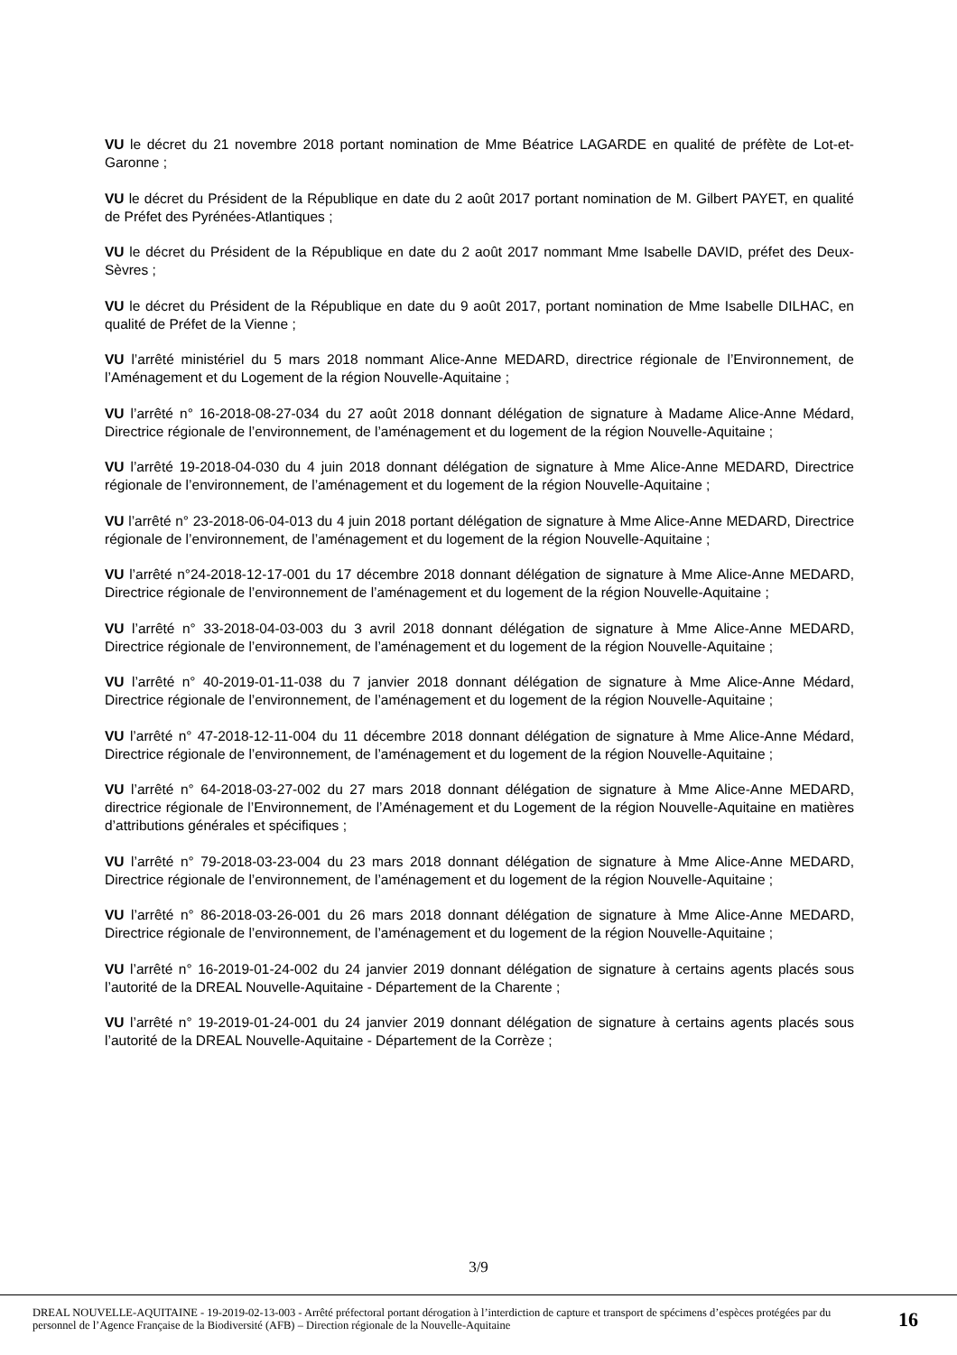VU le décret du 21 novembre 2018 portant nomination de Mme Béatrice LAGARDE en qualité de préfète de Lot-et-Garonne ;
VU le décret du Président de la République en date du 2 août 2017 portant nomination de M. Gilbert PAYET, en qualité de Préfet des Pyrénées-Atlantiques ;
VU le décret du Président de la République en date du 2 août 2017 nommant Mme Isabelle DAVID, préfet des Deux-Sèvres ;
VU le décret du Président de la République en date du 9 août 2017, portant nomination de Mme Isabelle DILHAC, en qualité de Préfet de la Vienne ;
VU l’arrêté ministériel du 5 mars 2018 nommant Alice-Anne MEDARD, directrice régionale de l’Environnement, de l’Aménagement et du Logement de la région Nouvelle-Aquitaine ;
VU l’arrêté n° 16-2018-08-27-034 du 27 août 2018 donnant délégation de signature à Madame Alice-Anne Médard, Directrice régionale de l’environnement, de l’aménagement et du logement de la région Nouvelle-Aquitaine ;
VU l’arrêté 19-2018-04-030 du 4 juin 2018 donnant délégation de signature à Mme Alice-Anne MEDARD, Directrice régionale de l’environnement, de l’aménagement et du logement de la région Nouvelle-Aquitaine ;
VU l’arrêté n° 23-2018-06-04-013 du 4 juin 2018 portant délégation de signature à Mme Alice-Anne MEDARD, Directrice régionale de l’environnement, de l’aménagement et du logement de la région Nouvelle-Aquitaine ;
VU l’arrêté n°24-2018-12-17-001 du 17 décembre 2018 donnant délégation de signature à Mme Alice-Anne MEDARD, Directrice régionale de l’environnement de l’aménagement et du logement de la région Nouvelle-Aquitaine ;
VU l’arrêté n° 33-2018-04-03-003 du 3 avril 2018 donnant délégation de signature à Mme Alice-Anne MEDARD, Directrice régionale de l’environnement, de l’aménagement et du logement de la région Nouvelle-Aquitaine ;
VU l’arrêté n° 40-2019-01-11-038 du 7 janvier 2018 donnant délégation de signature à Mme Alice-Anne Médard, Directrice régionale de l’environnement, de l’aménagement et du logement de la région Nouvelle-Aquitaine ;
VU l’arrêté n° 47-2018-12-11-004 du 11 décembre 2018 donnant délégation de signature à Mme Alice-Anne Médard, Directrice régionale de l’environnement, de l’aménagement et du logement de la région Nouvelle-Aquitaine ;
VU l’arrêté n° 64-2018-03-27-002 du 27 mars 2018 donnant délégation de signature à Mme Alice-Anne MEDARD, directrice régionale de l’Environnement, de l’Aménagement et du Logement de la région Nouvelle-Aquitaine en matières d’attributions générales et spécifiques ;
VU l’arrêté n° 79-2018-03-23-004 du 23 mars 2018 donnant délégation de signature à Mme Alice-Anne MEDARD, Directrice régionale de l’environnement, de l’aménagement et du logement de la région Nouvelle-Aquitaine ;
VU l’arrêté n° 86-2018-03-26-001 du 26 mars 2018 donnant délégation de signature à Mme Alice-Anne MEDARD, Directrice régionale de l’environnement, de l’aménagement et du logement de la région Nouvelle-Aquitaine ;
VU l’arrêté n° 16-2019-01-24-002 du 24 janvier 2019 donnant délégation de signature à certains agents placés sous l’autorité de la DREAL Nouvelle-Aquitaine - Département de la Charente ;
VU l’arrêté n° 19-2019-01-24-001 du 24 janvier 2019 donnant délégation de signature à certains agents placés sous l’autorité de la DREAL Nouvelle-Aquitaine - Département de la Corrèze ;
3/9
DREAL NOUVELLE-AQUITAINE - 19-2019-02-13-003 - Arrêté préfectoral portant dérogation à l’interdiction de capture et transport de spécimens d’espèces protégées par du personnel de l’Agence Française de la Biodiversité (AFB) – Direction régionale de la Nouvelle-Aquitaine
16